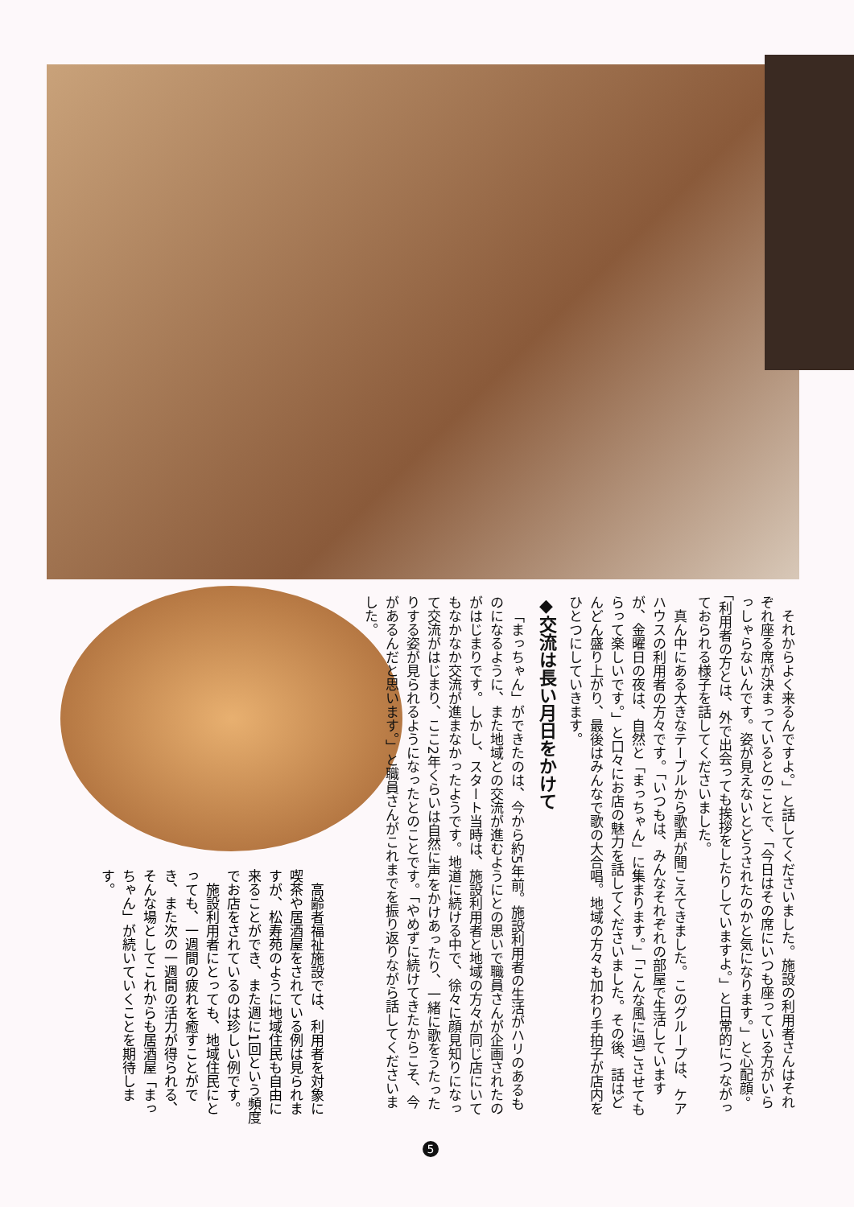それからよく来るんですよ。」と話してくださいました。施設の利用者さんはそれぞれ座る席が決まっているとのことで、「今日はその席にいつも座っている方がいらっしゃらないんです。姿が見えないとどうされたのかと気になります。」と心配顔。「利用者の方とは、外で出会っても挨拶をしたりしていますよ。」と日常的につながっておられる様子を話してくださいました。
真ん中にある大きなテーブルから歌声が聞こえてきました。このグループは、ケアハウスの利用者の方々です。「いつもは、みんなそれぞれの部屋で生活していますが、金曜日の夜は、自然と「まっちゃん」に集まります。」「こんな風に過ごさせてもらって楽しいです。」と口々にお店の魅力を話してくださいました。その後、話はどんどん盛り上がり、最後はみんなで歌の大合唱。地域の方々も加わり手拍子が店内をひとつにしていきます。
◆交流は長い月日をかけて
「まっちゃん」ができたのは、今から約5年前。施設利用者の生活がハリのあるものになるように、また地域との交流が進むようにとの思いで職員さんが企画されたのがはじまりです。しかし、スタート当時は、施設利用者と地域の方々が同じ店にいてもなかなか交流が進まなかったようです。地道に続ける中で、徐々に顔見知りになって交流がはじまり、ここ2年くらいは自然に声をかけあったり、一緒に歌をうたったりする姿が見られるようになったとのことです。「やめずに続けてきたからこそ、今があるんだと思います。」と職員さんがこれまでを振り返りながら話してくださいました。
高齢者福祉施設では、利用者を対象に喫茶や居酒屋をされている例は見られますが、松寿苑のように地域住民も自由に来ることができ、また週に1回という頻度でお店をされているのは珍しい例です。
施設利用者にとっても、地域住民にとっても、一週間の疲れを癒すことができ、また次の一週間の活力が得られる、そんな場としてこれからも居酒屋「まっちゃん」が続いていくことを期待します。
5